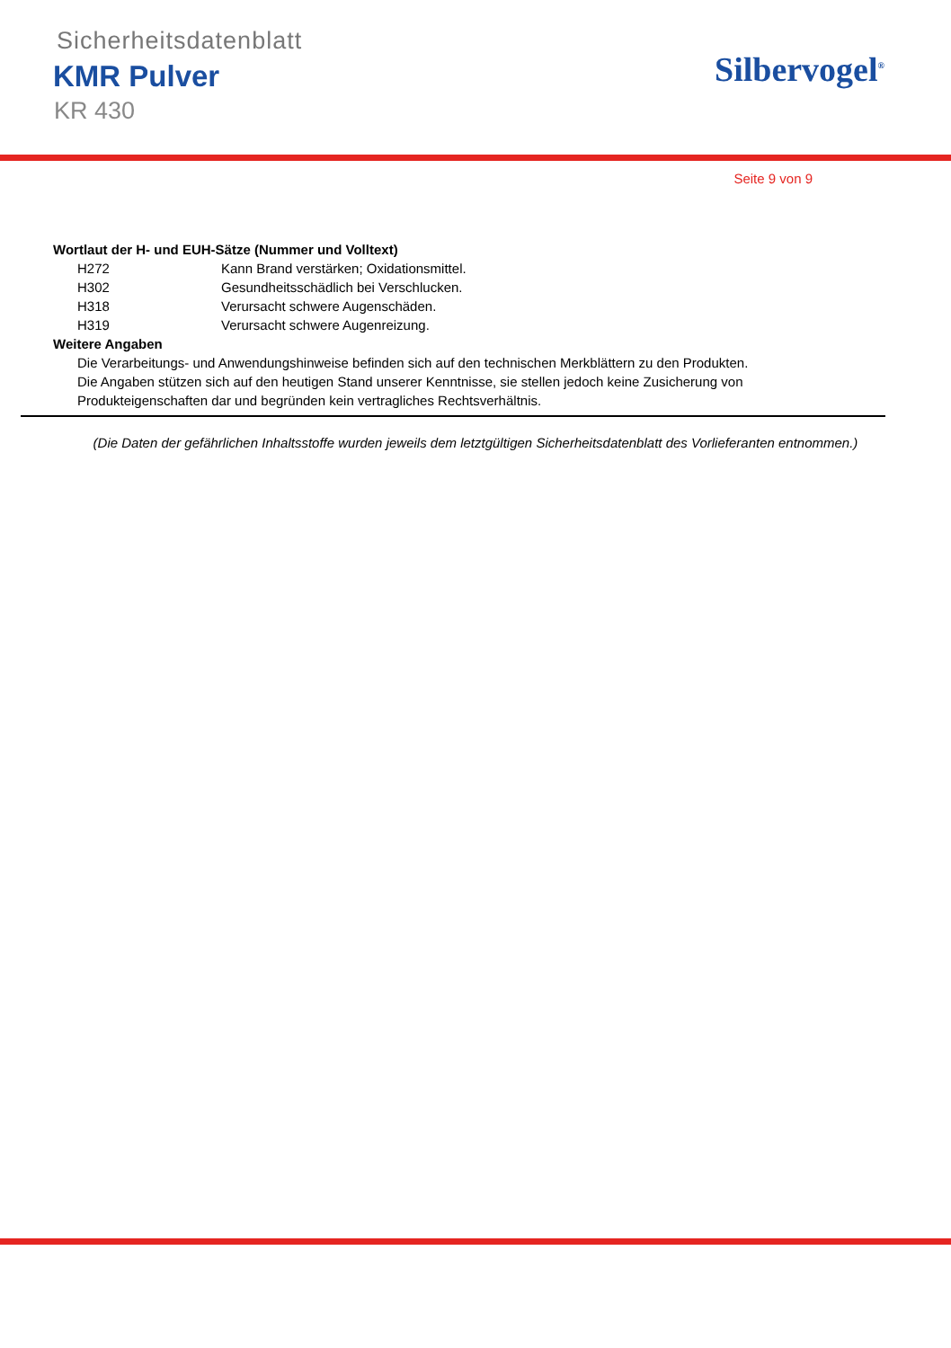Sicherheitsdatenblatt
KMR Pulver
KR 430
Silbervogel<sup>®</sup>
Seite 9 von 9
Wortlaut der H- und EUH-Sätze (Nummer und Volltext)
H272 Kann Brand verstärken; Oxidationsmittel.
H302 Gesundheitsschädlich bei Verschlucken.
H318 Verursacht schwere Augenschäden.
H319 Verursacht schwere Augenreizung.
Weitere Angaben
Die Verarbeitungs- und Anwendungshinweise befinden sich auf den technischen Merkblättern zu den Produkten. Die Angaben stützen sich auf den heutigen Stand unserer Kenntnisse, sie stellen jedoch keine Zusicherung von Produkteigenschaften dar und begründen kein vertragliches Rechtsverhältnis.
(Die Daten der gefährlichen Inhaltsstoffe wurden jeweils dem letztgültigen Sicherheitsdatenblatt des Vorlieferanten entnommen.)